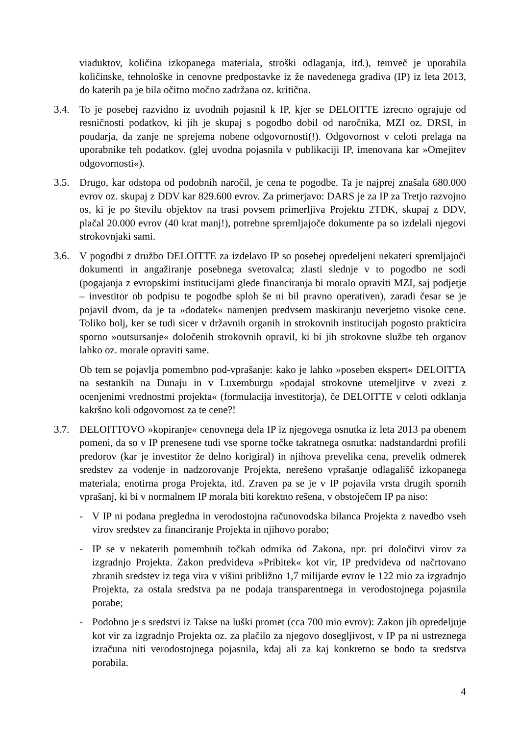viaduktov, količina izkopanega materiala, stroški odlaganja, itd.), temveč je uporabila količinske, tehnološke in cenovne predpostavke iz že navedenega gradiva (IP) iz leta 2013, do katerih pa je bila očitno močno zadržana oz. kritična.
3.4. To je posebej razvidno iz uvodnih pojasnil k IP, kjer se DELOITTE izrecno ograjuje od resničnosti podatkov, ki jih je skupaj s pogodbo dobil od naročnika, MZI oz. DRSI, in poudarja, da zanje ne sprejema nobene odgovornosti(!). Odgovornost v celoti prelaga na uporabnike teh podatkov. (glej uvodna pojasnila v publikaciji IP, imenovana kar »Omejitev odgovornosti«).
3.5. Drugo, kar odstopa od podobnih naročil, je cena te pogodbe. Ta je najprej znašala 680.000 evrov oz. skupaj z DDV kar 829.600 evrov. Za primerjavo: DARS je za IP za Tretjo razvojno os, ki je po številu objektov na trasi povsem primerljiva Projektu 2TDK, skupaj z DDV, plačal 20.000 evrov (40 krat manj!), potrebne spremljajoče dokumente pa so izdelali njegovi strokovnjaki sami.
3.6. V pogodbi z družbo DELOITTE za izdelavo IP so posebej opredeljeni nekateri spremljajoči dokumenti in angažiranje posebnega svetovalca; zlasti slednje v to pogodbo ne sodi (pogajanja z evropskimi institucijami glede financiranja bi moralo opraviti MZI, saj podjetje – investitor ob podpisu te pogodbe sploh še ni bil pravno operativen), zaradi česar se je pojavil dvom, da je ta »dodatek« namenjen predvsem maskiranju neverjetno visoke cene. Toliko bolj, ker se tudi sicer v državnih organih in strokovnih institucijah pogosto prakticira sporno »outsursanje« določenih strokovnih opravil, ki bi jih strokovne službe teh organov lahko oz. morale opraviti same.
Ob tem se pojavlja pomembno pod-vprašanje: kako je lahko »poseben ekspert« DELOITTA na sestankih na Dunaju in v Luxemburgu »podajal strokovne utemeljitve v zvezi z ocenjenimi vrednostmi projekta« (formulacija investitorja), če DELOITTE v celoti odklanja kakršno koli odgovornost za te cene?!
3.7. DELOITTOVO »kopiranje« cenovnega dela IP iz njegovega osnutka iz leta 2013 pa obenem pomeni, da so v IP prenesene tudi vse sporne točke takratnega osnutka: nadstandardni profili predorov (kar je investitor že delno korigiral) in njihova prevelika cena, prevelik odmerek sredstev za vodenje in nadzorovanje Projekta, nerešeno vprašanje odlagališč izkopanega materiala, enotirna proga Projekta, itd. Zraven pa se je v IP pojavila vrsta drugih spornih vprašanj, ki bi v normalnem IP morala biti korektno rešena, v obstoječem IP pa niso:
- V IP ni podana pregledna in verodostojna računovodska bilanca Projekta z navedbo vseh virov sredstev za financiranje Projekta in njihovo porabo;
- IP se v nekaterih pomembnih točkah odmika od Zakona, npr. pri določitvi virov za izgradnjo Projekta. Zakon predvideva »Pribitek« kot vir, IP predvideva od načrtovano zbranih sredstev iz tega vira v višini približno 1,7 milijarde evrov le 122 mio za izgradnjo Projekta, za ostala sredstva pa ne podaja transparentnega in verodostojnega pojasnila porabe;
- Podobno je s sredstvi iz Takse na luški promet (cca 700 mio evrov): Zakon jih opredeljuje kot vir za izgradnjo Projekta oz. za plačilo za njegovo dosegljivost, v IP pa ni ustreznega izračuna niti verodostojnega pojasnila, kdaj ali za kaj konkretno se bodo ta sredstva porabila.
4